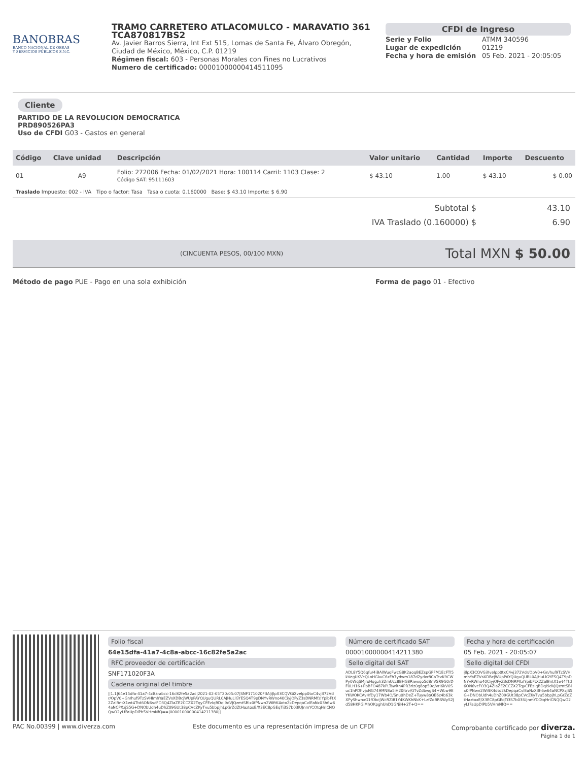BANOBRAS
BANCO NACIONAL DE OBRAS
Y SERVICIOS PÚBLICOS S.N.C.
TRAMO CARRETERO ATLACOMULCO - MARAVATIO 361
TCA870817BS2
Av. Javier Barros Sierra, Int Ext 515, Lomas de Santa Fe, Álvaro Obregón, Ciudad de México, México, C.P. 01219
Régimen fiscal: 603 - Personas Morales con Fines no Lucrativos
Numero de certificado: 00001000000414511095
CFDI de Ingreso
Serie y Folio ATMM 340596 Lugar de expedición 01219 Fecha y hora de emisión 05 Feb. 2021 - 20:05:05
Cliente
PARTIDO DE LA REVOLUCION DEMOCRATICA
PRD890526PA3
Uso de CFDI G03 - Gastos en general
| Código | Clave unidad | Descripción | Valor unitario | Cantidad | Importe | Descuento |
| --- | --- | --- | --- | --- | --- | --- |
| 01 | A9 | Folio: 272006 Fecha: 01/02/2021 Hora: 100114 Carril: 1103 Clase: 2 Código SAT: 95111603 | $ 43.10 | 1.00 | $ 43.10 | $ 0.00 |
| Traslado Impuesto: 002 - IVA Tipo o factor: Tasa Tasa o cuota: 0.160000 Base: $ 43.10 Importe: $ 6.90 | | | | | | |
Subtotal $ 43.10
IVA Traslado (0.160000) $ 6.90
(CINCUENTA PESOS, 00/100 MXN) Total MXN $ 50.00
Método de pago PUE - Pago en una sola exhibición Forma de pago 01 - Efectivo
Folio fiscal
64e15dfa-41a7-4c8a-abcc-16c82fe5a2ac
RFC proveedor de certificación
SNF171020F3A
Cadena original del timbre
||1.1|64e15dfa-41a7-4c8a-abcc-16c82fe5a2ac|2021-02-05T20:05:07|SNF171020F3A|iJlpX3CQVGiXvelpp0txC4vj372Vdr/OpV0+Gn/huf9TzSVHImhYaEZVsXDBcjWUpPAYQUguQURL0AJHuLlGYESQ4T9pDNYvRWno40CiyjOFyZ3sDNRMfzlYpibFtX2ZalBntX1wt4Ttd6ON6vcFO3Q4ZlaZE2CCZX2TqyCFEzIqBDqI9dVJQzmtSBlx0fPNwn2WiftK4oto2kDepqaCvlEaNzX3h6w64aNCPXzjS5G+DNObUdh4uDhZ09GUt38pCVcZKyTvu5bbpjhLpGrZdZtHaztoxE/X3EC8pGEqTi3S7b03lUJnmYCOtqHriCNQQwO2yLfFaUpDlPb5VHmNfQ==|00001000000414211380||
Número de certificado SAT
00001000000414211380
Sello digital del SAT
ADL8Y5Q6qfu/4iBAlWuqFwcG8K2aoqBEZspGPFM1EcFTl5kVegUKVcQLoHGkuC6zFh7ydwm187d2ydxr8CaTcvK9CWPy0WqSMjroHqgzh32mUcz8BHG8Riwxqo5d8nVSR9G0rDF0LH16+PbBFO487kPLTswRn4PR3rlz0g8op59d/vrI6kV0Suc1hPDhvjxNG749MNBa5iH20ftrv/GTvZdbwgS4+WLw9EYKWOKCAvHfDy17Wb4O/Snu0hDeZ+Tuyw8oQE6z4b63kXPyShwnxG1fObcJWcRZi81Y4KWKhNkK+LzfZoBRSWyS2Jd58HKPGiMhOKpghUnD1GNiH+2T+Q==
Fecha y hora de certificación
05 Feb. 2021 - 20:05:07
Sello digital del CFDI
iJlpX3CQVGiXvelpp0txC4vj372Vdr/OpV0+Gn/huf9TzSVHImhYaEZVsXDBcjWUpPAYQUguQURL0AJHuLlGYESQ4T9pDNYvRWno40CiyjOFyZ3sDNRMfzlYpibFtX2ZalBntX1wt4Ttd6ON6vcFO3Q4ZlaZE2CCZX2TqyCFEzIqBDqI9dVJQzmtSBlx0fPNwn2WiftK4oto2kDepqaCvlEaNzX3h6w64aNCPXzjS5G+DNObUdh4uDhZ09GUt38pCVcZKyTvu5bbpjhLpGrZdZtHaztoxE/X3EC8pGEqTi3S7b03lUJnmYCOtqHriCNQQwO2yLfFaUpDlPb5VHmNfQ==
PAC No.00399 | www.diverza.com Este documento es una representación impresa de un CFDI Comprobante certificado por diverza.
Página 1 de 1